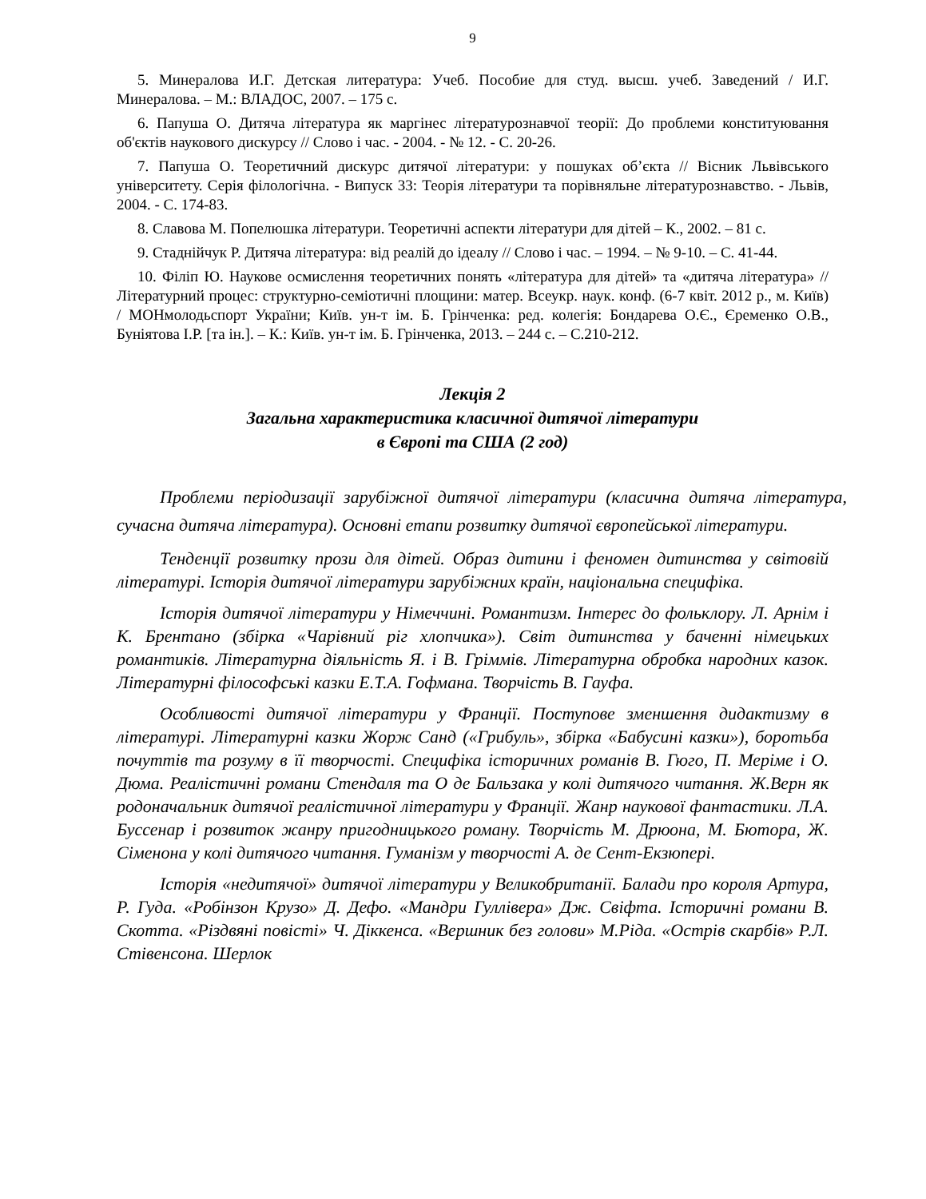9
5. Минералова И.Г. Детская литература: Учеб. Пособие для студ. высш. учеб. Заведений / И.Г. Минералова. – М.: ВЛАДОС, 2007. – 175 с.
6. Папуша О. Дитяча література як маргінес літературознавчої теорії: До проблеми конституювання об'єктів наукового дискурсу // Слово і час. - 2004. - № 12. - С. 20-26.
7. Папуша О. Теоретичний дискурс дитячої літератури: у пошуках об’єкта // Вісник Львівського університету. Серія філологічна. - Випуск 33: Теорія літератури та порівняльне літературознавство. - Львів, 2004. - С. 174-83.
8. Славова М. Попелюшка літератури. Теоретичні аспекти літератури для дітей – К., 2002. – 81 с.
9. Стаднійчук Р. Дитяча література: від реалій до ідеалу // Слово і час. – 1994. – № 9-10. – С. 41-44.
10. Філіп Ю. Наукове осмислення теоретичних понять «література для дітей» та «дитяча література» // Літературний процес: структурно-семіотичні площини: матер. Всеукр. наук. конф. (6-7 квіт. 2012 р., м. Київ) / МОНмолодьспорт України; Київ. ун-т ім. Б. Грінченка: ред. колегія: Бондарева О.Є., Єременко О.В., Буніятова І.Р. [та ін.]. – К.: Київ. ун-т ім. Б. Грінченка, 2013. – 244 с. – С.210-212.
Лекція 2
Загальна характеристика класичної дитячої літератури
в Європі та США (2 год)
Проблеми періодизації зарубіжної дитячої літератури (класична дитяча література, сучасна дитяча література). Основні етапи розвитку дитячої європейської літератури.
Тенденції розвитку прози для дітей. Образ дитини і феномен дитинства у світовій літературі. Історія дитячої літератури зарубіжних країн, національна специфіка.
Історія дитячої літератури у Німеччині. Романтизм. Інтерес до фольклору. Л. Арнім і К. Брентано (збірка «Чарівний ріг хлопчика»). Світ дитинства у баченні німецьких романтиків. Літературна діяльність Я. і В. Гріммів. Літературна обробка народних казок. Літературні філософські казки Е.Т.А. Гофмана. Творчість В. Гауфа.
Особливості дитячої літератури у Франції. Поступове зменшення дидактизму в літературі. Літературні казки Жорж Санд («Грибуль», збірка «Бабусині казки»), боротьба почуттів та розуму в її творчості. Специфіка історичних романів В. Гюго, П. Меріме і О. Дюма. Реалістичні романи Стендаля та О де Бальзака у колі дитячого читання. Ж.Верн як родоначальник дитячої реалістичної літератури у Франції. Жанр наукової фантастики. Л.А. Буссенар і розвиток жанру пригодницького роману. Творчість М. Дрюона, М. Бютора, Ж. Сіменона у колі дитячого читання. Гуманізм у творчості А. де Сент-Екзюпері.
Історія «недитячої» дитячої літератури у Великобританії. Балади про короля Артура, Р. Гуда. «Робінзон Крузо» Д. Дефо. «Мандри Гуллівера» Дж. Свіфта. Історичні романи В. Скотта. «Різдвяні повісті» Ч. Діккенса. «Вершник без голови» М.Ріда. «Острів скарбів» Р.Л. Стівенсона. Шерлок